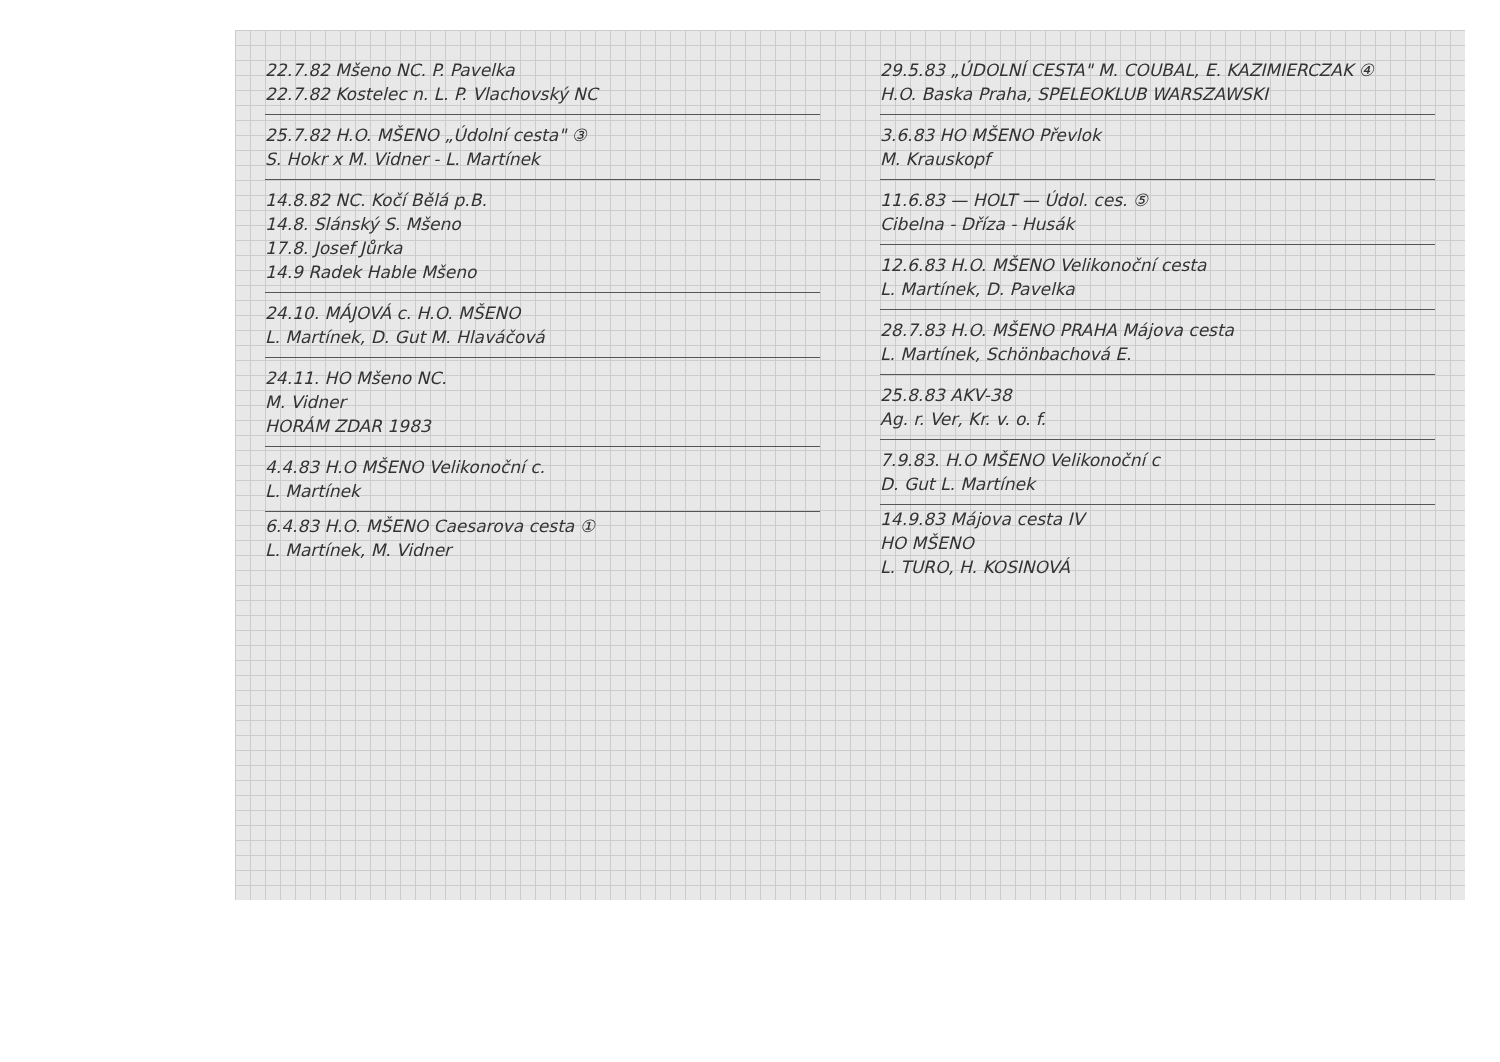22.7.82 Mšeno NC. P. Pavelka
22.7.82 Kostelec n. L. P. Vlachovský NC
25.7.82 H.O. MŠENO „Údolní cesta" ③
S. Hokr x M. Vidner - L. Martínek
14.8.82 NC. Kočí Bělá p.B.
14.8. Slánský S. Mšeno
17.8. Josef Jůrka
14.9 Radek Hable Mšeno
24.10. MÁJOVÁ c. H.O. MŠENO
L. Martínek, D. Gut M. Hlaváčová
24.11. HO Mšeno NC.
M. Vidner
HORÁM ZDAR 1983
4.4.83 H.O MŠENO Velikonoční c.
L. Martínek
6.4.83 H.O. MŠENO Caesarova cesta ①
L. Martínek, M. Vidner
29.5.83 „ÚDOLNÍ CESTA" M. COUBAL, E. KAZIMIERCZAK ④
H.O. Baska Praha, SPELEOKLUB WARSZAWSKI
3.6.83 HO MŠENO Převlok
M. Krauskopf
11.6.83 — HOLT — Údol. ces. ⑤
Cibelna - Dříza - Husák
12.6.83 H.O. MŠENO Velikonoční cesta
L. Martínek, D. Pavelka
28.7.83 H.O. MŠENO PRAHA Májova cesta
L. Martínek, Schönbachová E.
25.8.83 AKV-38
Ag. r. Ver, Kr. v. o. f.
7.9.83. H.O MŠENO Velikonoční c
D. Gut L. Martínek
14.9.83 Májova cesta IV
HO MŠENO
L. TURO, H. KOSINOVÁ